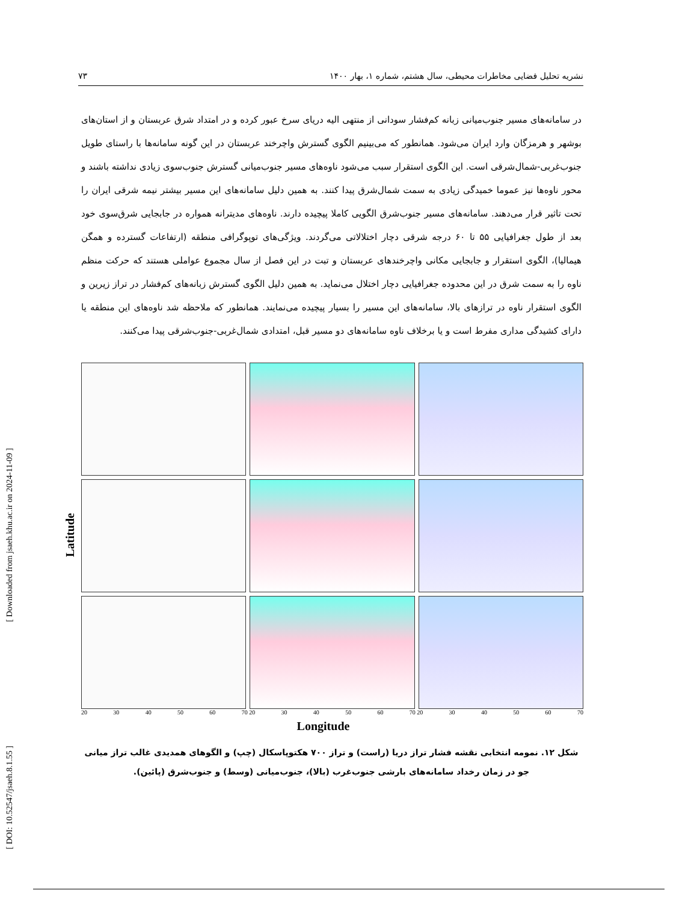[ Downloaded from jsaeh.khu.ac.ir on 2024-11-09 ]
[ DOI: 10.52547/jsaeh.8.1.55 ]
نشریه تحلیل فضایی مخاطرات محیطی، سال هشتم، شماره ۱، بهار ۱۴۰۰ ۷۳
در سامانه‌های مسیر جنوب‌میانی زبانه کم‌فشار سودانی از منتهی الیه دریای سرخ عبور کرده و در امتداد شرق عربستان و از استان‌های بوشهر و هرمزگان وارد ایران می‌شود. همانطور که می‌بینیم الگوی گسترش واچرخند عربستان در این گونه سامانه‌ها با راستای طویل جنوب‌غربی-شمال‌شرقی است. این الگوی استقرار سبب می‌شود ناوه‌های مسیر جنوب‌میانی گسترش جنوب‌سوی زیادی نداشته باشند و محور ناوه‌ها نیز عموما خمیدگی زیادی به سمت شمال‌شرق پیدا کنند. به همین دلیل سامانه‌های این مسیر بیشتر نیمه شرقی ایران را تحت تاثیر قرار می‌دهند. سامانه‌های مسیر جنوب‌شرق الگویی کاملا پیچیده دارند. ناوه‌های مدیترانه همواره در جابجایی شرق‌سوی خود بعد از طول جغرافیایی ۵۵ تا ۶۰ درجه شرقی دچار اختلالاتی می‌گردند. ویژگی‌های توپوگرافی منطقه (ارتفاعات گسترده و همگن هیمالیا)، الگوی استقرار و جابجایی مکانی واچرخندهای عربستان و تبت در این فصل از سال مجموع عواملی هستند که حرکت منظم ناوه را به سمت شرق در این محدوده جغرافیایی دچار اختلال می‌نماید. به همین دلیل الگوی گسترش زبانه‌های کم‌فشار در تراز زیرین و الگوی استقرار ناوه در ترازهای بالا، سامانه‌های این مسیر را بسیار پیچیده می‌نمایند. همانطور که ملاحظه شد ناوه‌های این منطقه یا دارای کشیدگی مداری مفرط است و یا برخلاف ناوه سامانه‌های دو مسیر قبل، امتدادی شمال‌غربی-جنوب‌شرقی پیدا می‌کنند.
Latitude
20 30 40 50 60 70 20 30 40 50 60 70 20 30 40 50 60 70
Longitude
شکل ۱۲. نمومه انتخابی نقشه فشار تراز دریا (راست) و تراز ۷۰۰ هکتوپاسکال (چپ) و الگوهای همدیدی غالب تراز میانی جو در زمان رخداد سامانه‌های بارشی جنوب‌غرب (بالا)، جنوب‌میانی (وسط) و جنوب‌شرق (پائین).